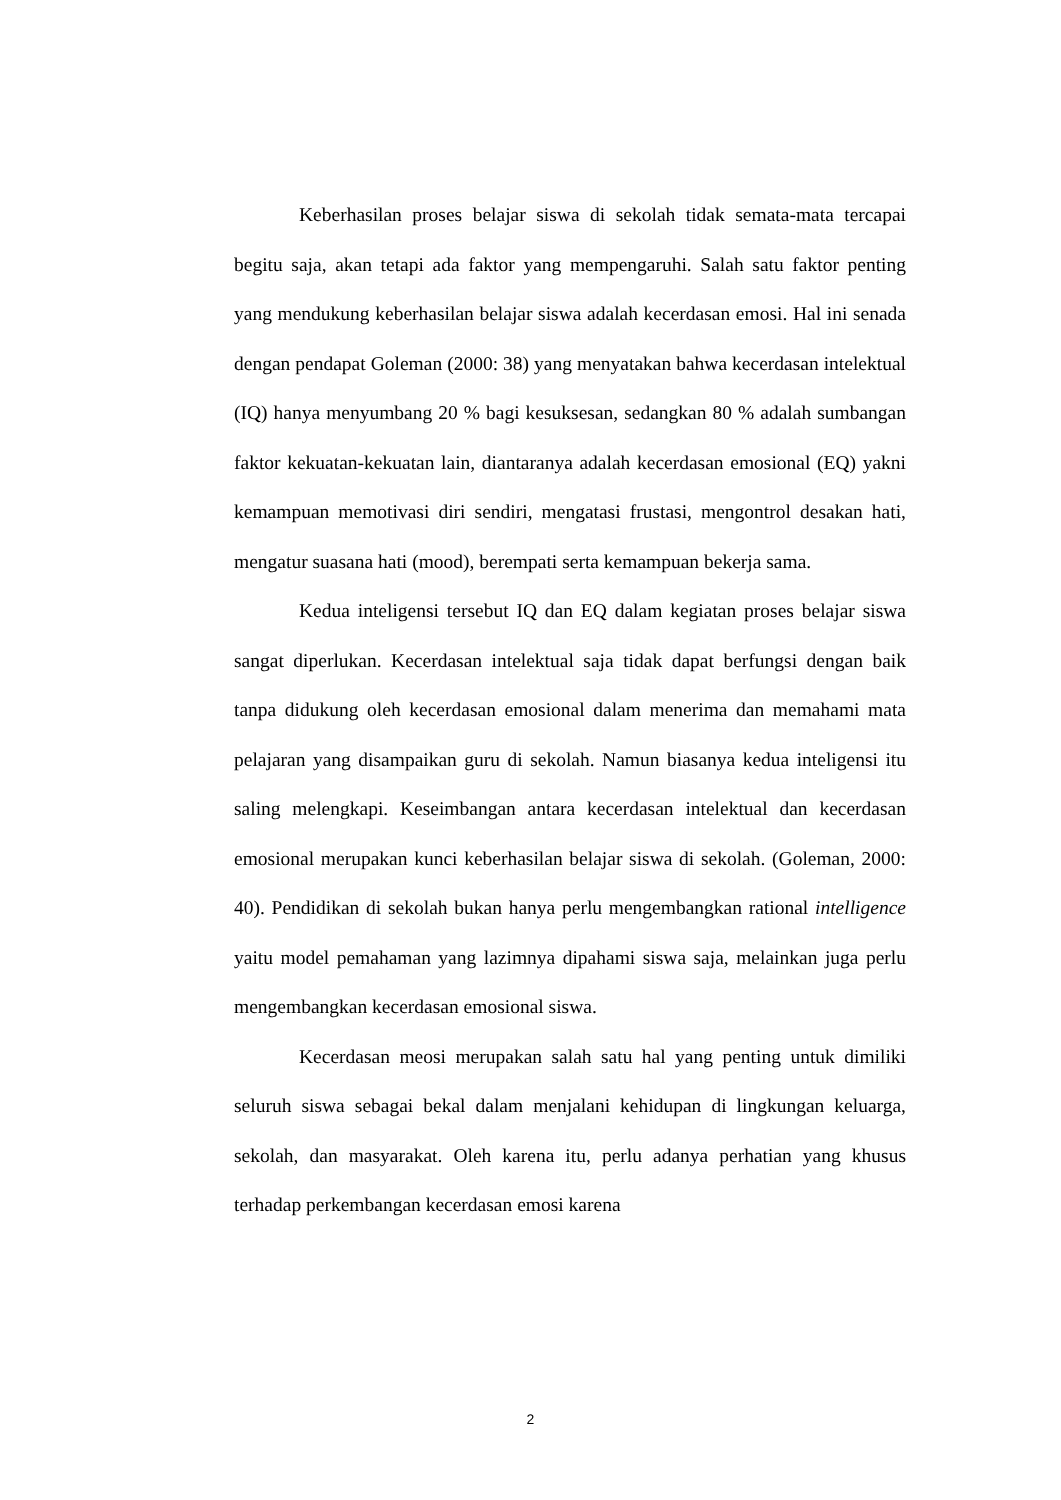Keberhasilan proses belajar siswa di sekolah tidak semata-mata tercapai begitu saja, akan tetapi ada faktor yang mempengaruhi. Salah satu faktor penting yang mendukung keberhasilan belajar siswa adalah kecerdasan emosi. Hal ini senada dengan pendapat Goleman (2000: 38) yang menyatakan bahwa kecerdasan intelektual (IQ) hanya menyumbang 20 % bagi kesuksesan, sedangkan 80 % adalah sumbangan faktor kekuatan-kekuatan lain, diantaranya adalah kecerdasan emosional (EQ) yakni kemampuan memotivasi diri sendiri, mengatasi frustasi, mengontrol desakan hati, mengatur suasana hati (mood), berempati serta kemampuan bekerja sama.
Kedua inteligensi tersebut IQ dan EQ dalam kegiatan proses belajar siswa sangat diperlukan. Kecerdasan intelektual saja tidak dapat berfungsi dengan baik tanpa didukung oleh kecerdasan emosional dalam menerima dan memahami mata pelajaran yang disampaikan guru di sekolah. Namun biasanya kedua inteligensi itu saling melengkapi. Keseimbangan antara kecerdasan intelektual dan kecerdasan emosional merupakan kunci keberhasilan belajar siswa di sekolah. (Goleman, 2000: 40). Pendidikan di sekolah bukan hanya perlu mengembangkan rational intelligence yaitu model pemahaman yang lazimnya dipahami siswa saja, melainkan juga perlu mengembangkan kecerdasan emosional siswa.
Kecerdasan meosi merupakan salah satu hal yang penting untuk dimiliki seluruh siswa sebagai bekal dalam menjalani kehidupan di lingkungan keluarga, sekolah, dan masyarakat. Oleh karena itu, perlu adanya perhatian yang khusus terhadap perkembangan kecerdasan emosi karena
2